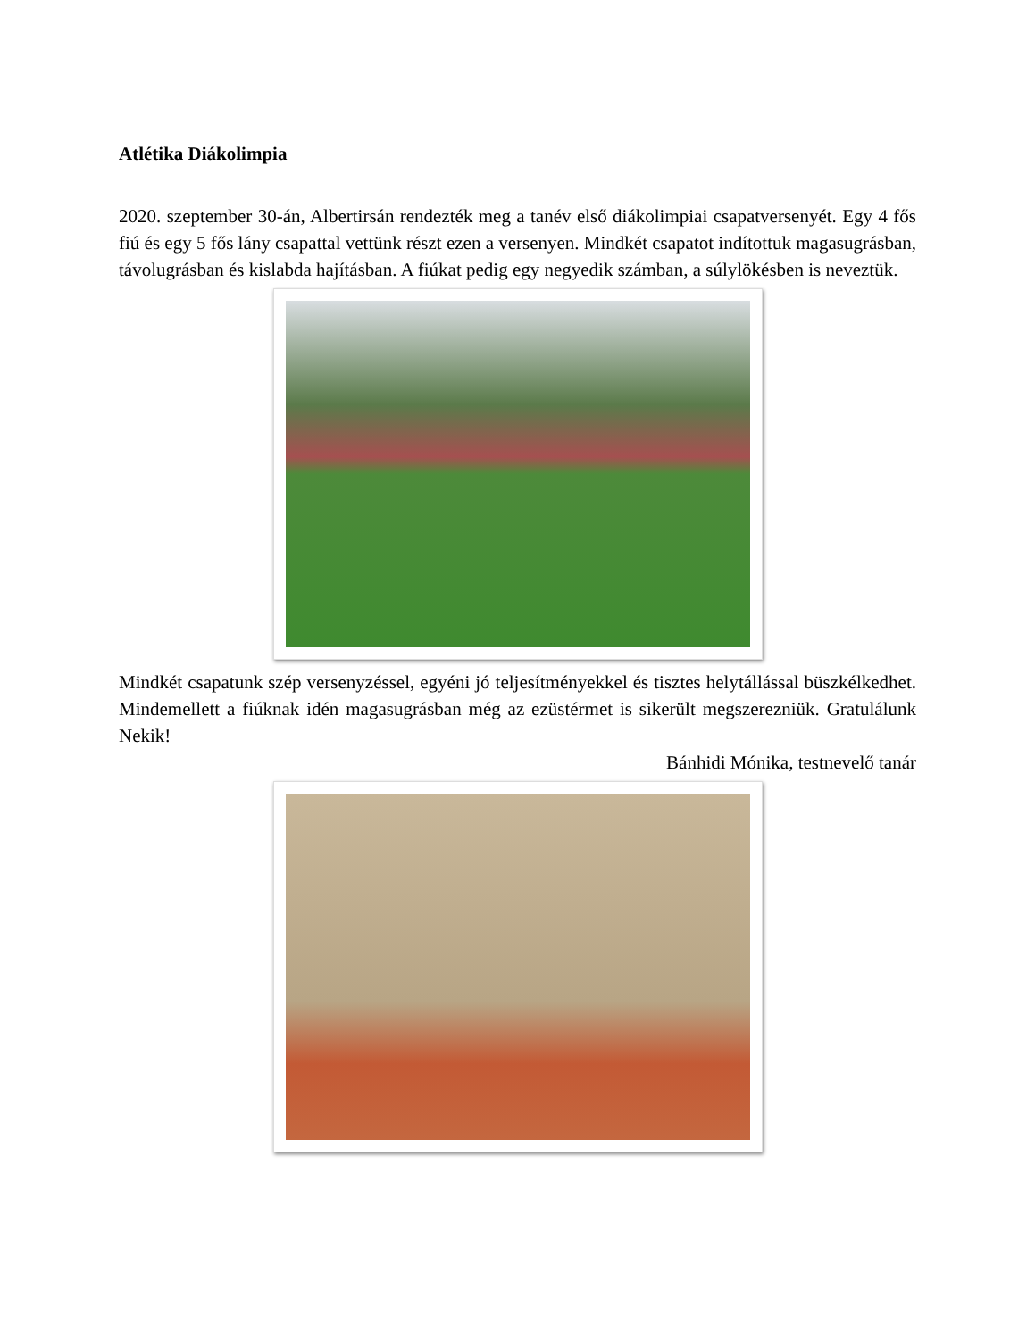Atlétika Diákolimpia
2020. szeptember 30-án, Albertirsán rendezték meg a tanév első diákolimpiai csapatversenyét. Egy 4 fős fiú és egy 5 fős lány csapattal vettünk részt ezen a versenyen. Mindkét csapatot indítottuk magasugrásban, távolugrásban és kislabda hajításban. A fiúkat pedig egy negyedik számban, a súlylökésben is neveztük.
Mindkét csapatunk szép versenyzéssel, egyéni jó teljesítményekkel és tisztes helytállással büszkélkedhet. Mindemellett a fiúknak idén magasugrásban még az ezüstérmet is sikerült megszerezniük. Gratulálunk Nekik!
Bánhidi Mónika, testnevelő tanár